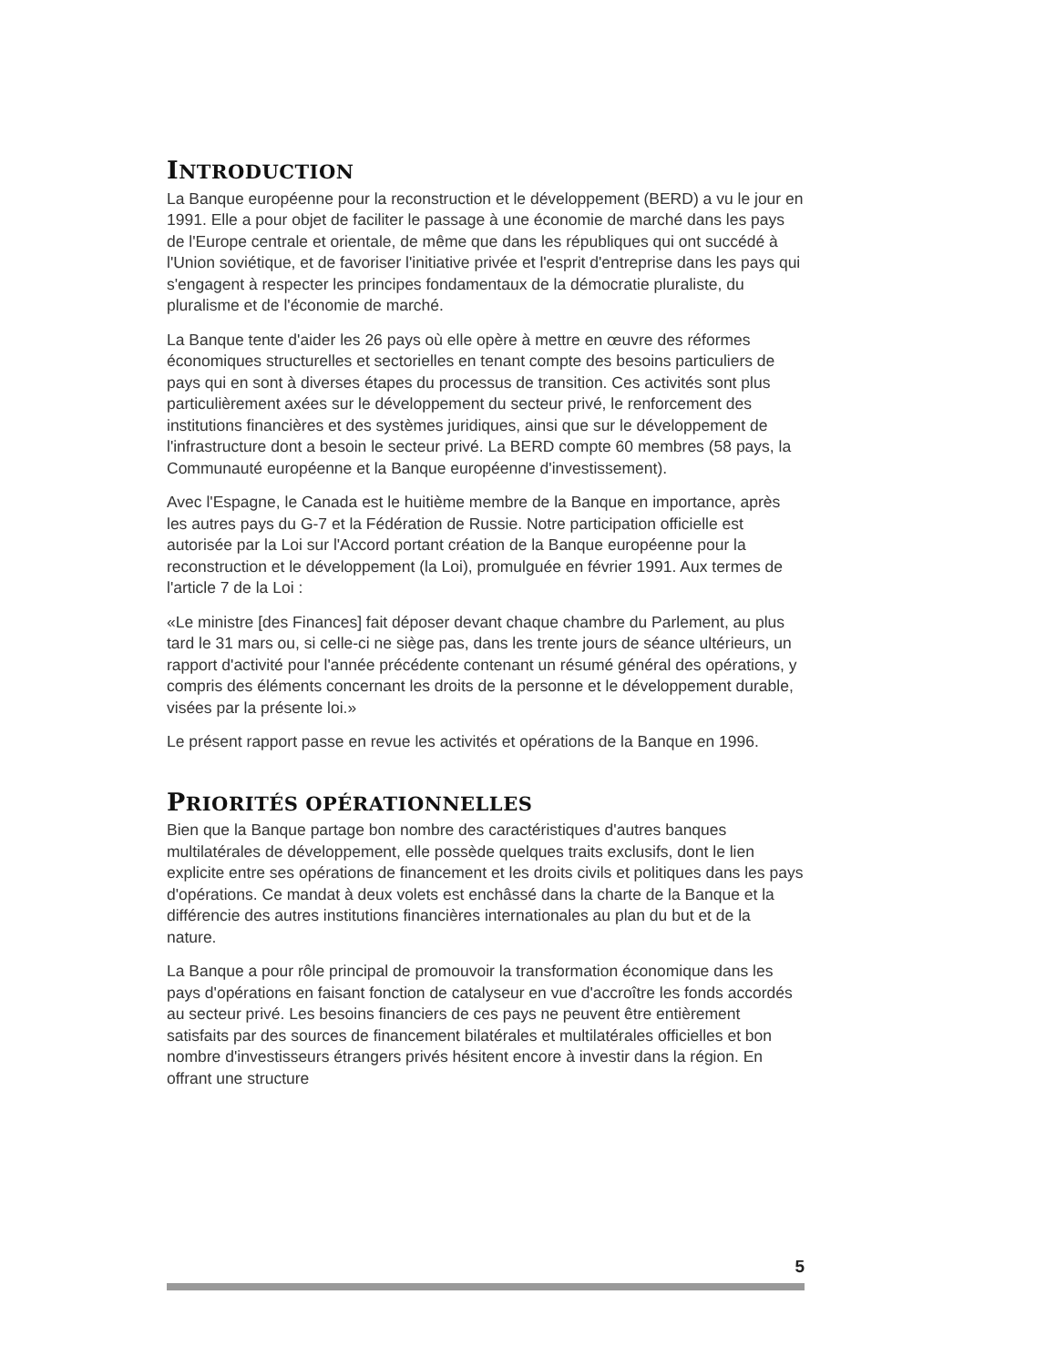INTRODUCTION
La Banque européenne pour la reconstruction et le développement (BERD) a vu le jour en 1991. Elle a pour objet de faciliter le passage à une économie de marché dans les pays de l'Europe centrale et orientale, de même que dans les républiques qui ont succédé à l'Union soviétique, et de favoriser l'initiative privée et l'esprit d'entreprise dans les pays qui s'engagent à respecter les principes fondamentaux de la démocratie pluraliste, du pluralisme et de l'économie de marché.
La Banque tente d'aider les 26 pays où elle opère à mettre en œuvre des réformes économiques structurelles et sectorielles en tenant compte des besoins particuliers de pays qui en sont à diverses étapes du processus de transition. Ces activités sont plus particulièrement axées sur le développement du secteur privé, le renforcement des institutions financières et des systèmes juridiques, ainsi que sur le développement de l'infrastructure dont a besoin le secteur privé. La BERD compte 60 membres (58 pays, la Communauté européenne et la Banque européenne d'investissement).
Avec l'Espagne, le Canada est le huitième membre de la Banque en importance, après les autres pays du G-7 et la Fédération de Russie. Notre participation officielle est autorisée par la Loi sur l'Accord portant création de la Banque européenne pour la reconstruction et le développement (la Loi), promulguée en février 1991. Aux termes de l'article 7 de la Loi :
«Le ministre [des Finances] fait déposer devant chaque chambre du Parlement, au plus tard le 31 mars ou, si celle-ci ne siège pas, dans les trente jours de séance ultérieurs, un rapport d'activité pour l'année précédente contenant un résumé général des opérations, y compris des éléments concernant les droits de la personne et le développement durable, visées par la présente loi.»
Le présent rapport passe en revue les activités et opérations de la Banque en 1996.
PRIORITÉS OPÉRATIONNELLES
Bien que la Banque partage bon nombre des caractéristiques d'autres banques multilatérales de développement, elle possède quelques traits exclusifs, dont le lien explicite entre ses opérations de financement et les droits civils et politiques dans les pays d'opérations. Ce mandat à deux volets est enchâssé dans la charte de la Banque et la différencie des autres institutions financières internationales au plan du but et de la nature.
La Banque a pour rôle principal de promouvoir la transformation économique dans les pays d'opérations en faisant fonction de catalyseur en vue d'accroître les fonds accordés au secteur privé. Les besoins financiers de ces pays ne peuvent être entièrement satisfaits par des sources de financement bilatérales et multilatérales officielles et bon nombre d'investisseurs étrangers privés hésitent encore à investir dans la région. En offrant une structure
5